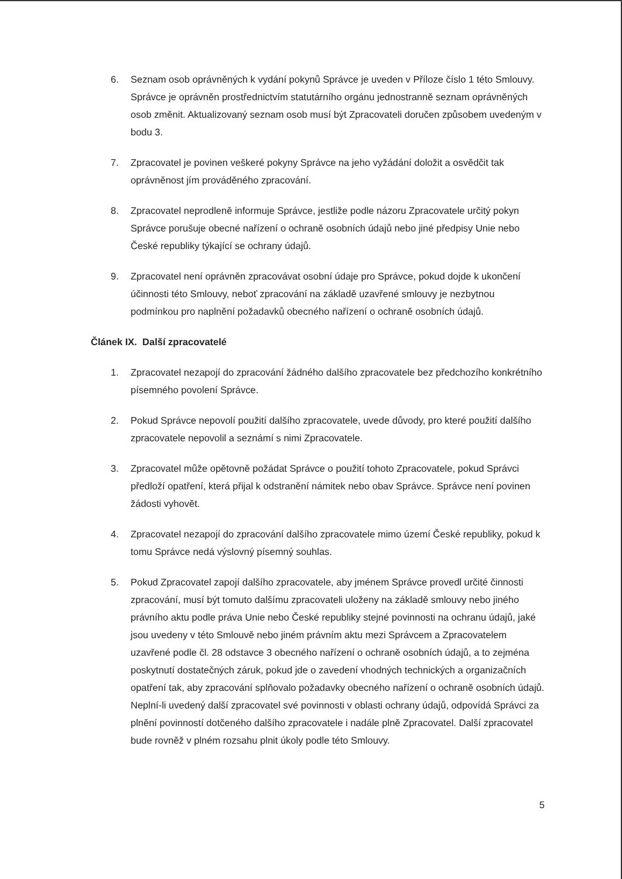6. Seznam osob oprávněných k vydání pokynů Správce je uveden v Příloze číslo 1 této Smlouvy. Správce je oprávněn prostřednictvím statutárního orgánu jednostranně seznam oprávněných osob změnit. Aktualizovaný seznam osob musí být Zpracovateli doručen způsobem uvedeným v bodu 3.
7. Zpracovatel je povinen veškeré pokyny Správce na jeho vyžádání doložit a osvědčit tak oprávněnost jím prováděného zpracování.
8. Zpracovatel neprodleně informuje Správce, jestliže podle názoru Zpracovatele určitý pokyn Správce porušuje obecné nařízení o ochraně osobních údajů nebo jiné předpisy Unie nebo České republiky týkající se ochrany údajů.
9. Zpracovatel není oprávněn zpracovávat osobní údaje pro Správce, pokud dojde k ukončení účinnosti této Smlouvy, neboť zpracování na základě uzavřené smlouvy je nezbytnou podmínkou pro naplnění požadavků obecného nařízení o ochraně osobních údajů.
Článek IX. Další zpracovatelé
1. Zpracovatel nezapojí do zpracování žádného dalšího zpracovatele bez předchozího konkrétního písemného povolení Správce.
2. Pokud Správce nepovolí použití dalšího zpracovatele, uvede důvody, pro které použití dalšího zpracovatele nepovolil a seznámí s nimi Zpracovatele.
3. Zpracovatel může opětovně požádat Správce o použití tohoto Zpracovatele, pokud Správci předloží opatření, která přijal k odstranění námitek nebo obav Správce. Správce není povinen žádosti vyhovět.
4. Zpracovatel nezapojí do zpracování dalšího zpracovatele mimo území České republiky, pokud k tomu Správce nedá výslovný písemný souhlas.
5. Pokud Zpracovatel zapojí dalšího zpracovatele, aby jménem Správce provedl určité činnosti zpracování, musí být tomuto dalšímu zpracovateli uloženy na základě smlouvy nebo jiného právního aktu podle práva Unie nebo České republiky stejné povinnosti na ochranu údajů, jaké jsou uvedeny v této Smlouvě nebo jiném právním aktu mezi Správcem a Zpracovatelem uzavřené podle čl. 28 odstavce 3 obecného nařízení o ochraně osobních údajů, a to zejména poskytnutí dostatečných záruk, pokud jde o zavedení vhodných technických a organizačních opatření tak, aby zpracování splňovalo požadavky obecného nařízení o ochraně osobních údajů. Neplní-li uvedený další zpracovatel své povinnosti v oblasti ochrany údajů, odpovídá Správci za plnění povinností dotčeného dalšího zpracovatele i nadále plně Zpracovatel. Další zpracovatel bude rovněž v plném rozsahu plnit úkoly podle této Smlouvy.
5